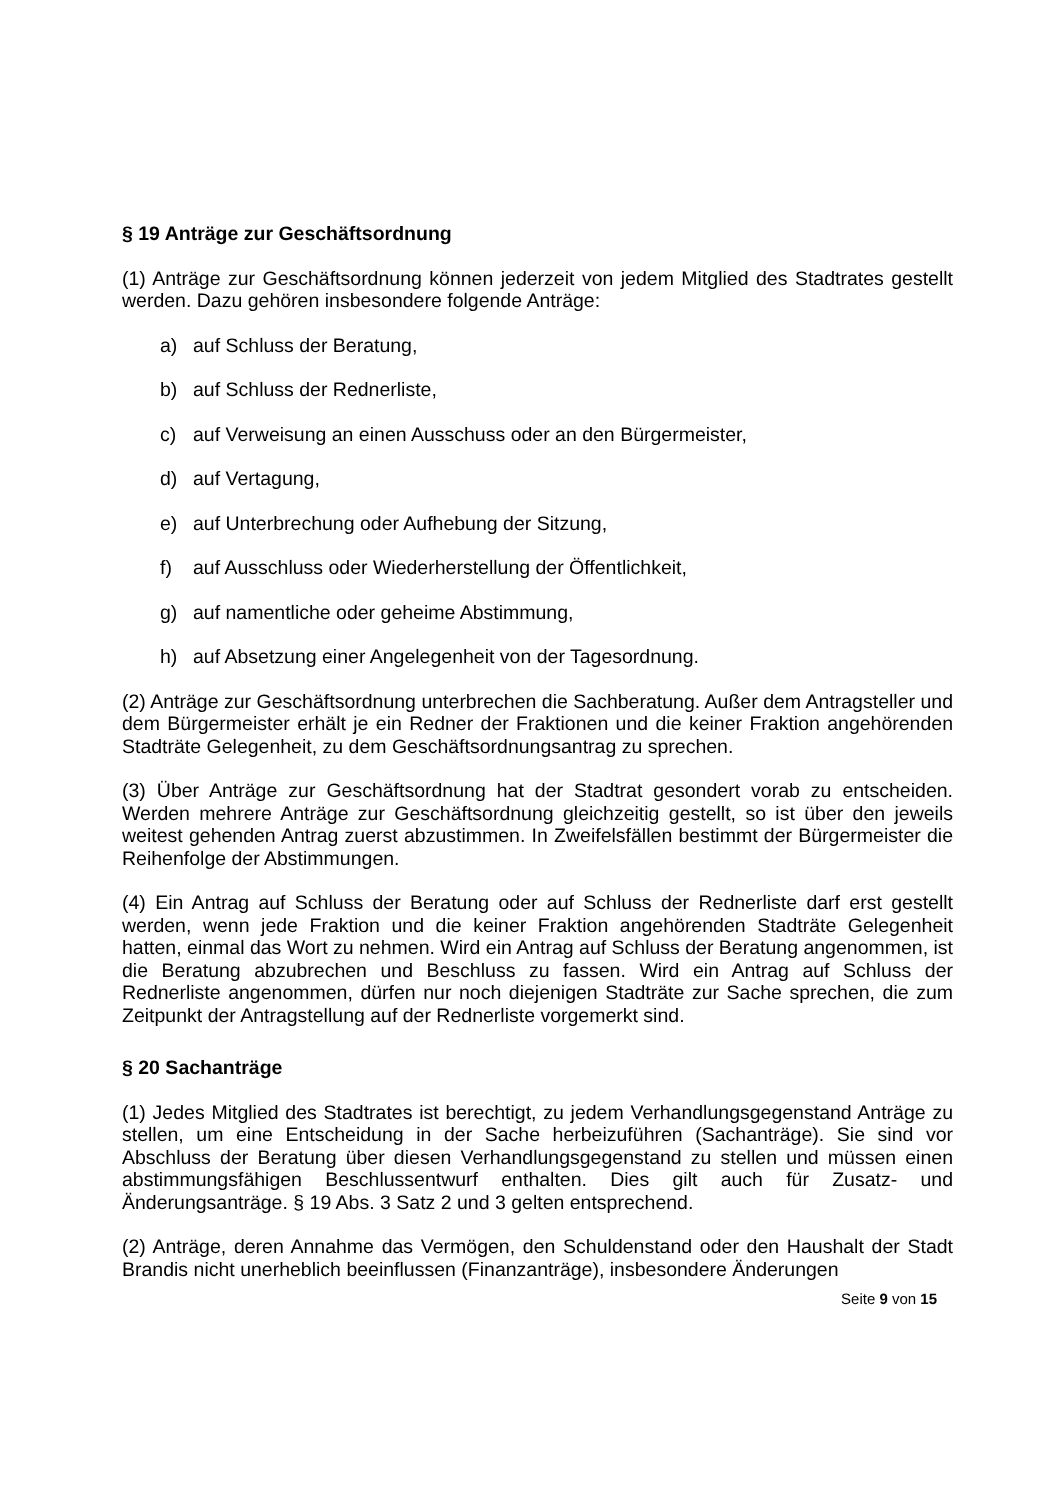§ 19 Anträge zur Geschäftsordnung
(1) Anträge zur Geschäftsordnung können jederzeit von jedem Mitglied des Stadtrates gestellt werden. Dazu gehören insbesondere folgende Anträge:
a) auf Schluss der Beratung,
b) auf Schluss der Rednerliste,
c) auf Verweisung an einen Ausschuss oder an den Bürgermeister,
d) auf Vertagung,
e) auf Unterbrechung oder Aufhebung der Sitzung,
f) auf Ausschluss oder Wiederherstellung der Öffentlichkeit,
g) auf namentliche oder geheime Abstimmung,
h) auf Absetzung einer Angelegenheit von der Tagesordnung.
(2) Anträge zur Geschäftsordnung unterbrechen die Sachberatung. Außer dem Antragsteller und dem Bürgermeister erhält je ein Redner der Fraktionen und die keiner Fraktion angehörenden Stadträte Gelegenheit, zu dem Geschäftsordnungsantrag zu sprechen.
(3) Über Anträge zur Geschäftsordnung hat der Stadtrat gesondert vorab zu entscheiden. Werden mehrere Anträge zur Geschäftsordnung gleichzeitig gestellt, so ist über den jeweils weitest gehenden Antrag zuerst abzustimmen. In Zweifelsfällen bestimmt der Bürgermeister die Reihenfolge der Abstimmungen.
(4) Ein Antrag auf Schluss der Beratung oder auf Schluss der Rednerliste darf erst gestellt werden, wenn jede Fraktion und die keiner Fraktion angehörenden Stadträte Gelegenheit hatten, einmal das Wort zu nehmen. Wird ein Antrag auf Schluss der Beratung angenommen, ist die Beratung abzubrechen und Beschluss zu fassen. Wird ein Antrag auf Schluss der Rednerliste angenommen, dürfen nur noch diejenigen Stadträte zur Sache sprechen, die zum Zeitpunkt der Antragstellung auf der Rednerliste vorgemerkt sind.
§ 20 Sachanträge
(1) Jedes Mitglied des Stadtrates ist berechtigt, zu jedem Verhandlungsgegenstand Anträge zu stellen, um eine Entscheidung in der Sache herbeizuführen (Sachanträge). Sie sind vor Abschluss der Beratung über diesen Verhandlungsgegenstand zu stellen und müssen einen abstimmungsfähigen Beschlussentwurf enthalten. Dies gilt auch für Zusatz- und Änderungsanträge. § 19 Abs. 3 Satz 2 und 3 gelten entsprechend.
(2) Anträge, deren Annahme das Vermögen, den Schuldenstand oder den Haushalt der Stadt Brandis nicht unerheblich beeinflussen (Finanzanträge), insbesondere Änderungen
Seite 9 von 15